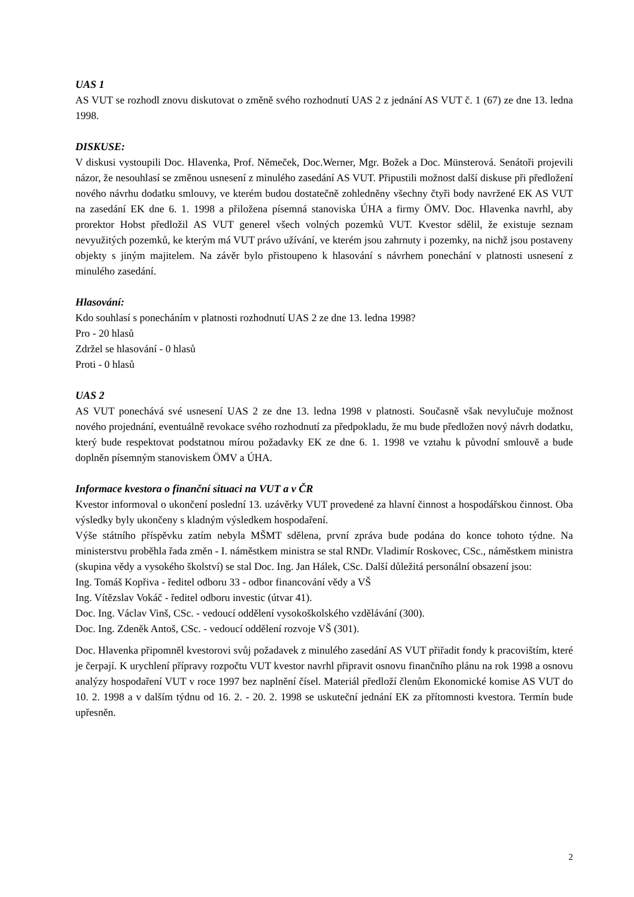UAS 1
AS VUT se rozhodl znovu diskutovat o změně svého rozhodnutí UAS 2 z jednání AS VUT č. 1 (67) ze dne 13. ledna 1998.
DISKUSE:
V diskusi vystoupili Doc. Hlavenka, Prof. Němeček, Doc.Werner, Mgr. Božek a Doc. Münsterová. Senátoři projevili názor, že nesouhlasí se změnou usnesení z minulého zasedání AS VUT. Připustili možnost další diskuse při předložení nového návrhu dodatku smlouvy, ve kterém budou dostatečně zohledněny všechny čtyři body navržené EK AS VUT na zasedání EK dne 6. 1. 1998 a přiložena písemná stanoviska ÚHA a firmy ÖMV. Doc. Hlavenka navrhl, aby prorektor Hobst předložil AS VUT generel všech volných pozemků VUT. Kvestor sdělil, že existuje seznam nevyužitých pozemků, ke kterým má VUT právo užívání, ve kterém jsou zahrnuty i pozemky, na nichž jsou postaveny objekty s jiným majitelem. Na závěr bylo přistoupeno k hlasování s návrhem ponechání v platnosti usnesení z minulého zasedání.
Hlasování:
Kdo souhlasí s ponecháním v platnosti rozhodnutí UAS 2 ze dne 13. ledna 1998?
Pro - 20 hlasů
Zdržel se hlasování - 0 hlasů
Proti - 0 hlasů
UAS 2
AS VUT ponechává své usnesení UAS 2 ze dne 13. ledna 1998 v platnosti. Současně však nevylučuje možnost nového projednání, eventuálně revokace svého rozhodnutí za předpokladu, že mu bude předložen nový návrh dodatku, který bude respektovat podstatnou mírou požadavky EK ze dne 6. 1. 1998 ve vztahu k původní smlouvě a bude doplněn písemným stanoviskem ÖMV a ÚHA.
Informace kvestora o finanční situaci na VUT a v ČR
Kvestor informoval o ukončení poslední 13. uzávěrky VUT provedené za hlavní činnost a hospodářskou činnost. Oba výsledky byly ukončeny s kladným výsledkem hospodaření.
Výše státního příspěvku zatím nebyla MŠMT sdělena, první zpráva bude podána do konce tohoto týdne. Na ministerstvu proběhla řada změn - I. náměstkem ministra se stal RNDr. Vladimír Roskovec, CSc., náměstkem ministra (skupina vědy a vysokého školství) se stal Doc. Ing. Jan Hálek, CSc. Další důležitá personální obsazení jsou:
Ing. Tomáš Kopřiva - ředitel odboru 33 - odbor financování vědy a VŠ
Ing. Vítězslav Vokáč - ředitel odboru investic (útvar 41).
Doc. Ing. Václav Vinš, CSc. - vedoucí oddělení vysokoškolského vzdělávání (300).
Doc. Ing. Zdeněk Antoš, CSc. - vedoucí oddělení rozvoje VŠ (301).
Doc. Hlavenka připomněl kvestorovi svůj požadavek z minulého zasedání AS VUT přiřadit fondy k pracovištím, které je čerpají. K urychlení přípravy rozpočtu VUT kvestor navrhl připravit osnovu finančního plánu na rok 1998 a osnovu analýzy hospodaření VUT v roce 1997 bez naplnění čísel. Materiál předloží členům Ekonomické komise AS VUT do 10. 2. 1998 a v dalším týdnu od 16. 2. - 20. 2. 1998 se uskuteční jednání EK za přítomnosti kvestora. Termín bude upřesněn.
2